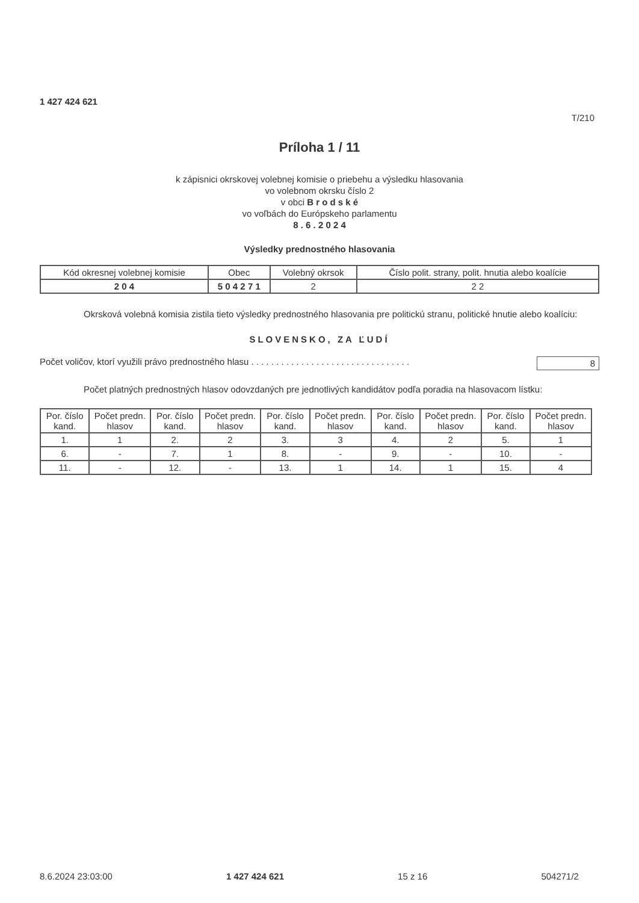1 427 424 621
T/210
Príloha 1 / 11
k zápisnici okrskovej volebnej komisie o priebehu a výsledku hlasovania
vo volebnom okrsku číslo 2
v obci B r o d s k é
vo voľbách do Európskeho parlamentu
8 . 6 . 2 0 2 4
Výsledky prednostného hlasovania
| Kód okresnej volebnej komisie | Obec | Volebný okrsok | Číslo polit. strany, polit. hnutia alebo koalície |
| 2 0 4 | 5 0 4 2 7 1 | 2 | 2 2 |
Okrsková volebná komisia zistila tieto výsledky prednostného hlasovania pre politickú stranu, politické hnutie alebo koalíciu:
SLOVENSKO, ZA ĽUDÍ
Počet voličov, ktorí využili právo prednostného hlasu . . . . . . . . . . . . . . . . . . . . . . . . . . . . . . . . 8
Počet platných prednostných hlasov odovzdaných pre jednotlivých kandidátov podľa poradia na hlasovacom lístku:
| Por. číslo kand. | Počet predn. hlasov | Por. číslo kand. | Počet predn. hlasov | Por. číslo kand. | Počet predn. hlasov | Por. číslo kand. | Počet predn. hlasov | Por. číslo kand. | Počet predn. hlasov |
| --- | --- | --- | --- | --- | --- | --- | --- | --- | --- |
| 1. | 1 | 2. | 2 | 3. | 3 | 4. | 2 | 5. | 1 |
| 6. | - | 7. | 1 | 8. | - | 9. | - | 10. | - |
| 11. | - | 12. | - | 13. | 1 | 14. | 1 | 15. | 4 |
8.6.2024 23:03:00 1 427 424 621 15 z 16 504271/2